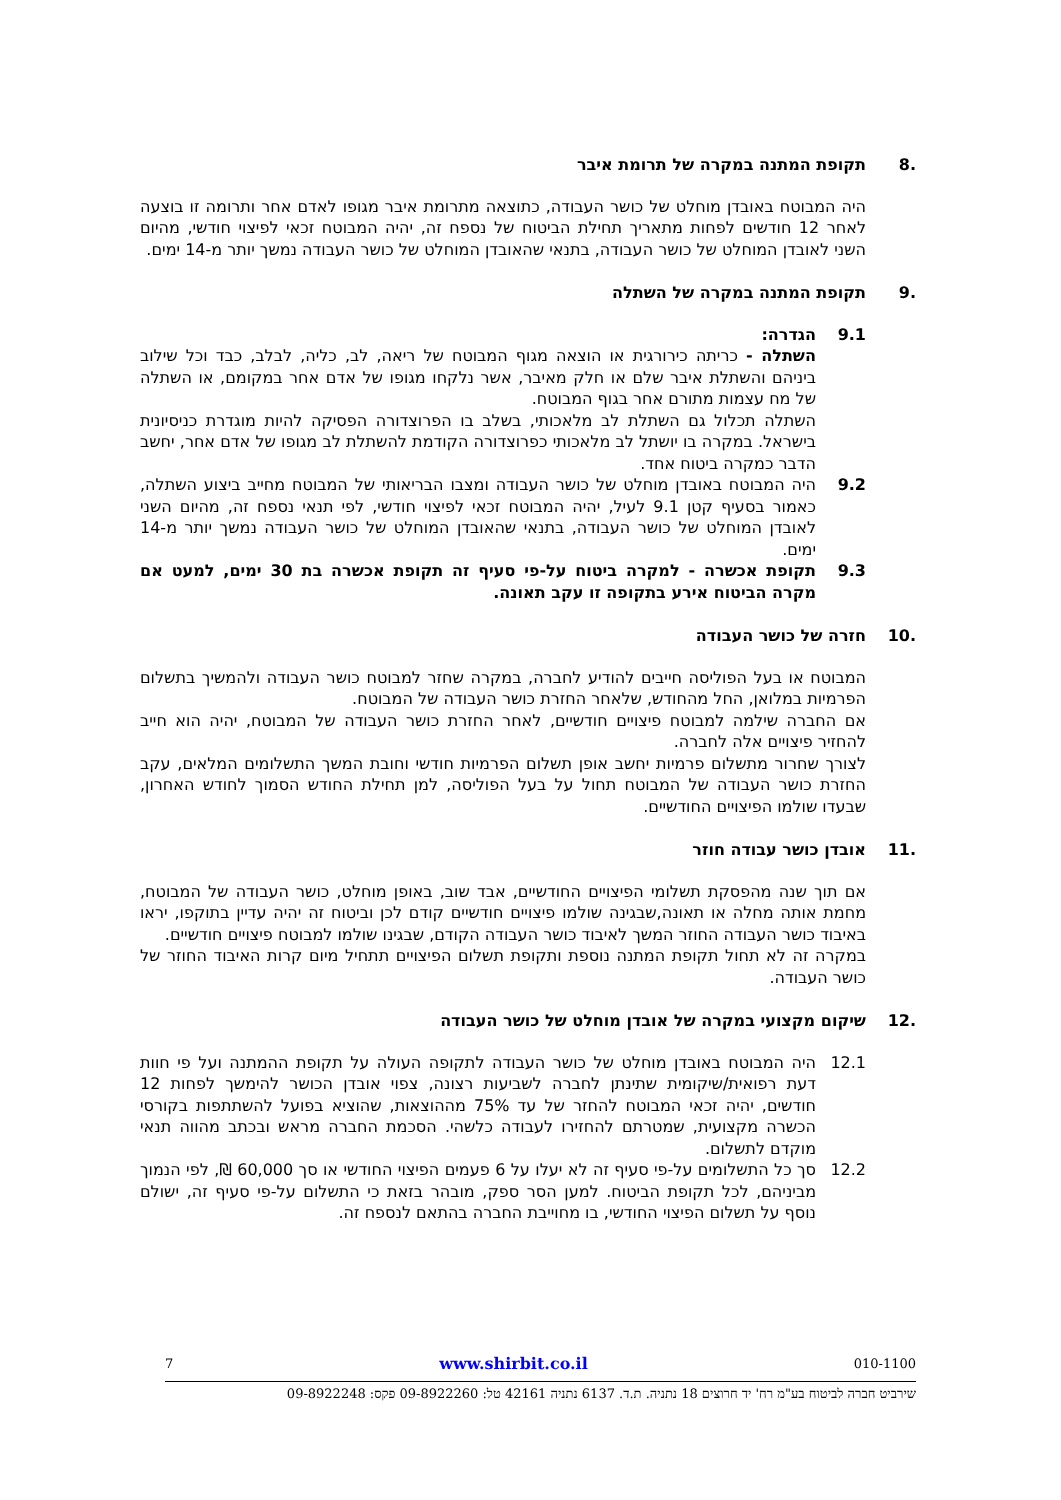.8 תקופת המתנה במקרה של תרומת איבר
היה המבוטח באובדן מוחלט של כושר העבודה, כתוצאה מתרומת איבר מגופו לאדם אחר ותרומה זו בוצעה לאחר 12 חודשים לפחות מתאריך תחילת הביטוח של נספח זה, יהיה המבוטח זכאי לפיצוי חודשי, מהיום השני לאובדן המוחלט של כושר העבודה, בתנאי שהאובדן המוחלט של כושר העבודה נמשך יותר מ-14 ימים.
.9 תקופת המתנה במקרה של השתלה
9.1 הגדרה:
השתלה - כריתה כירורגית או הוצאה מגוף המבוטח של ריאה, לב, כליה, לבלב, כבד וכל שילוב ביניהם והשתלת איבר שלם או חלק מאיבר, אשר נלקחו מגופו של אדם אחר במקומם, או השתלה של מח עצמות מתורם אחר בגוף המבוטח.
השתלה תכלול גם השתלת לב מלאכותי, בשלב בו הפרוצדורה הפסיקה להיות מוגדרת כניסיונית בישראל. במקרה בו יושתל לב מלאכותי כפרוצדורה הקודמת להשתלת לב מגופו של אדם אחר, יחשב הדבר כמקרה ביטוח אחד.
9.2 היה המבוטח באובדן מוחלט של כושר העבודה ומצבו הבריאותי של המבוטח מחייב ביצוע השתלה, כאמור בסעיף קטן 9.1 לעיל, יהיה המבוטח זכאי לפיצוי חודשי, לפי תנאי נספח זה, מהיום השני לאובדן המוחלט של כושר העבודה, בתנאי שהאובדן המוחלט של כושר העבודה נמשך יותר מ-14 ימים.
9.3 תקופת אכשרה - למקרה ביטוח על-פי סעיף זה תקופת אכשרה בת 30 ימים, למעט אם מקרה הביטוח אירע בתקופה זו עקב תאונה.
.10 חזרה של כושר העבודה
המבוטח או בעל הפוליסה חייבים להודיע לחברה, במקרה שחזר למבוטח כושר העבודה ולהמשיך בתשלום הפרמיות במלואן, החל מהחודש, שלאחר החזרת כושר העבודה של המבוטח.
אם החברה שילמה למבוטח פיצויים חודשיים, לאחר החזרת כושר העבודה של המבוטח, יהיה הוא חייב להחזיר פיצויים אלה לחברה.
לצורך שחרור מתשלום פרמיות יחשב אופן תשלום הפרמיות חודשי וחובת המשך התשלומים המלאים, עקב החזרת כושר העבודה של המבוטח תחול על בעל הפוליסה, למן תחילת החודש הסמוך לחודש האחרון, שבעדו שולמו הפיצויים החודשיים.
.11 אובדן כושר עבודה חוזר
אם תוך שנה מהפסקת תשלומי הפיצויים החודשיים, אבד שוב, באופן מוחלט, כושר העבודה של המבוטח, מחמת אותה מחלה או תאונה,שבגינה שולמו פיצויים חודשיים קודם לכן וביטוח זה יהיה עדיין בתוקפו, יראו באיבוד כושר העבודה החוזר המשך לאיבוד כושר העבודה הקודם, שבגינו שולמו למבוטח פיצויים חודשיים.
במקרה זה לא תחול תקופת המתנה נוספת ותקופת תשלום הפיצויים תתחיל מיום קרות האיבוד החוזר של כושר העבודה.
.12 שיקום מקצועי במקרה של אובדן מוחלט של כושר העבודה
12.1 היה המבוטח באובדן מוחלט של כושר העבודה לתקופה העולה על תקופת ההמתנה ועל פי חוות דעת רפואית/שיקומית שתינתן לחברה לשביעות רצונה, צפוי אובדן הכושר להימשך לפחות 12 חודשים, יהיה זכאי המבוטח להחזר של עד 75% מההוצאות, שהוציא בפועל להשתתפות בקורסי הכשרה מקצועית, שמטרתם להחזירו לעבודה כלשהי. הסכמת החברה מראש ובכתב מהווה תנאי מוקדם לתשלום.
12.2 סך כל התשלומים על-פי סעיף זה לא יעלו על 6 פעמים הפיצוי החודשי או סך 60,000 ₪, לפי הנמוך מביניהם, לכל תקופת הביטוח. למען הסר ספק, מובהר בזאת כי התשלום על-פי סעיף זה, ישולם נוסף על תשלום הפיצוי החודשי, בו מחוייבת החברה בהתאם לנספח זה.
010-1100 www.shirbit.co.il 7
שירביט חברה לביטוח בע"מ רח' יד חרוצים 18 נתניה. ת.ד. 6137 נתניה 42161 טל: 09-8922260 פקס: 09-8922248